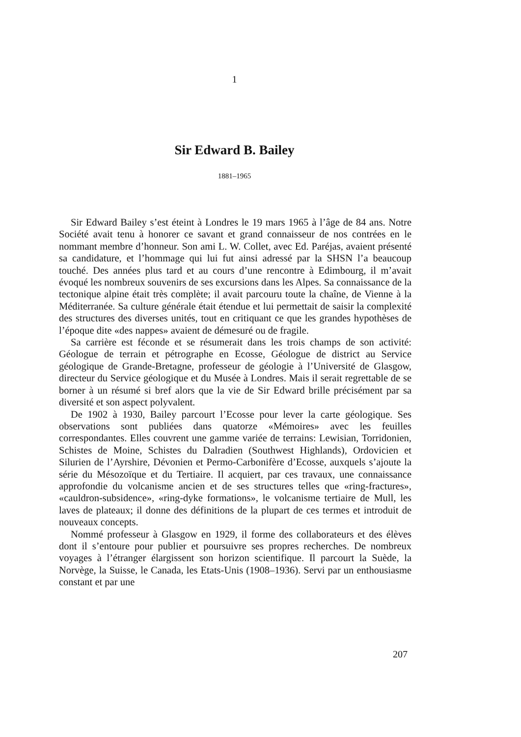1
Sir Edward B. Bailey
1881–1965
Sir Edward Bailey s’est éteint à Londres le 19 mars 1965 à l’âge de 84 ans. Notre Société avait tenu à honorer ce savant et grand connaisseur de nos contrées en le nommant membre d’honneur. Son ami L. W. Collet, avec Ed. Paréjas, avaient présenté sa candidature, et l’hommage qui lui fut ainsi adressé par la SHSN l’a beaucoup touché. Des années plus tard et au cours d’une rencontre à Edimbourg, il m’avait évoqué les nombreux souvenirs de ses excursions dans les Alpes. Sa connaissance de la tectonique alpine était très complète; il avait parcouru toute la chaîne, de Vienne à la Méditerranée. Sa culture générale était étendue et lui permettait de saisir la complexité des structures des diverses unités, tout en critiquant ce que les grandes hypothèses de l’époque dite «des nappes» avaient de démesuré ou de fragile.
Sa carrière est féconde et se résumerait dans les trois champs de son activité: Géologue de terrain et pétrographe en Ecosse, Géologue de district au Service géologique de Grande-Bretagne, professeur de géologie à l’Université de Glasgow, directeur du Service géologique et du Musée à Londres. Mais il serait regrettable de se borner à un résumé si bref alors que la vie de Sir Edward brille précisément par sa diversité et son aspect polyvalent.
De 1902 à 1930, Bailey parcourt l’Ecosse pour lever la carte géologique. Ses observations sont publiées dans quatorze «Mémoires» avec les feuilles correspondantes. Elles couvrent une gamme variée de terrains: Lewisian, Torridonien, Schistes de Moine, Schistes du Dalradien (Southwest Highlands), Ordovicien et Silurien de l’Ayrshire, Dévonien et Permo-Carbonifère d’Ecosse, auxquels s’ajoute la série du Mésozoïque et du Tertiaire. Il acquiert, par ces travaux, une connaissance approfondie du volcanisme ancien et de ses structures telles que «ring-fractures», «cauldron-subsidence», «ring-dyke formations», le volcanisme tertiaire de Mull, les laves de plateaux; il donne des définitions de la plupart de ces termes et introduit de nouveaux concepts.
Nommé professeur à Glasgow en 1929, il forme des collaborateurs et des élèves dont il s’entoure pour publier et poursuivre ses propres recherches. De nombreux voyages à l’étranger élargissent son horizon scientifique. Il parcourt la Suède, la Norvège, la Suisse, le Canada, les Etats-Unis (1908–1936). Servi par un enthousiasme constant et par une
207